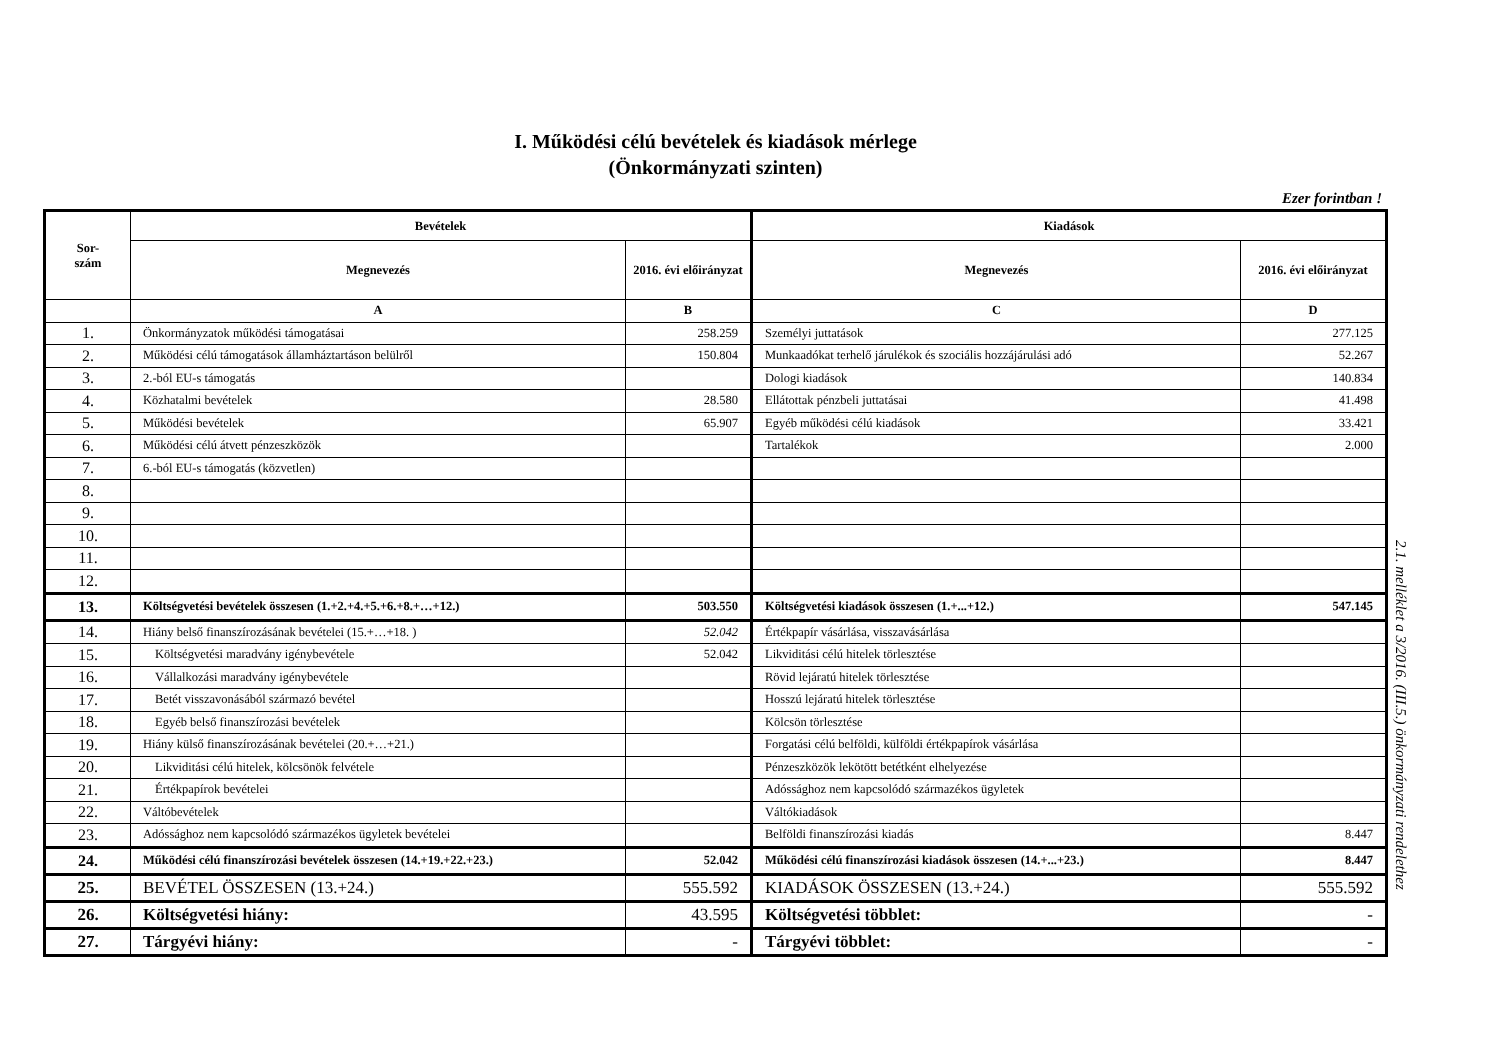I. Működési célú bevételek és kiadások mérlege
(Önkormányzati szinten)
Ezer forintban !
| Sor- szám | Bevételek | | Kiadások | |
| --- | --- | --- | --- | --- |
| | Megnevezés | 2016. évi előirányzat | Megnevezés | 2016. évi előirányzat |
| | A | B | C | D |
| 1. | Önkormányzatok működési támogatásai | 258.259 | Személyi juttatások | 277.125 |
| 2. | Működési célú támogatások államháztartáson belülről | 150.804 | Munkaadókat terhelő járulékok és szociális hozzájárulási adó | 52.267 |
| 3. | 2.-ból EU-s támogatás | | Dologi kiadások | 140.834 |
| 4. | Közhatalmi bevételek | 28.580 | Ellátottak pénzbeli juttatásai | 41.498 |
| 5. | Működési bevételek | 65.907 | Egyéb működési célú kiadások | 33.421 |
| 6. | Működési célú átvett pénzeszközök | | Tartalékok | 2.000 |
| 7. | 6.-ból EU-s támogatás (közvetlen) | | | |
| 8. | | | | |
| 9. | | | | |
| 10. | | | | |
| 11. | | | | |
| 12. | | | | |
| 13. | Költségvetési bevételek összesen (1.+2.+4.+5.+6.+8.+…+12.) | 503.550 | Költségvetési kiadások összesen (1.+...+12.) | 547.145 |
| 14. | Hiány belső finanszírozásának bevételei (15.+…+18. ) | 52.042 | Értékpapír vásárlása, visszavásárlása | |
| 15. | Költségvetési maradvány igénybevétele | 52.042 | Likviditási célú hitelek törlesztése | |
| 16. | Vállalkozási maradvány igénybevétele | | Rövid lejáratú hitelek törlesztése | |
| 17. | Betét visszavonásából származó bevétel | | Hosszú lejáratú hitelek törlesztése | |
| 18. | Egyéb belső finanszírozási bevételek | | Kölcsön törlesztése | |
| 19. | Hiány külső finanszírozásának bevételei (20.+…+21.) | | Forgatási célú belföldi, külföldi értékpapírok vásárlása | |
| 20. | Likviditási célú hitelek, kölcsönök felvétele | | Pénzeszközök lekötött betétként elhelyezése | |
| 21. | Értékpapírok bevételei | | Adóssághoz nem kapcsolódó származékos ügyletek | |
| 22. | Váltóbevételek | | Váltókiadások | |
| 23. | Adóssághoz nem kapcsolódó származékos ügyletek bevételei | | Belföldi finanszírozási kiadás | 8.447 |
| 24. | Működési célú finanszírozási bevételek összesen (14.+19.+22.+23.) | 52.042 | Működési célú finanszírozási kiadások összesen (14.+...+23.) | 8.447 |
| 25. | BEVÉTEL ÖSSZESEN (13.+24.) | 555.592 | KIADÁSOK ÖSSZESEN (13.+24.) | 555.592 |
| 26. | Költségvetési hiány: | 43.595 | Költségvetési többlet: | - |
| 27. | Tárgyévi hiány: | - | Tárgyévi többlet: | - |
2.1. melléklet a 3/2016. (III.5.) önkormányzati rendelethez